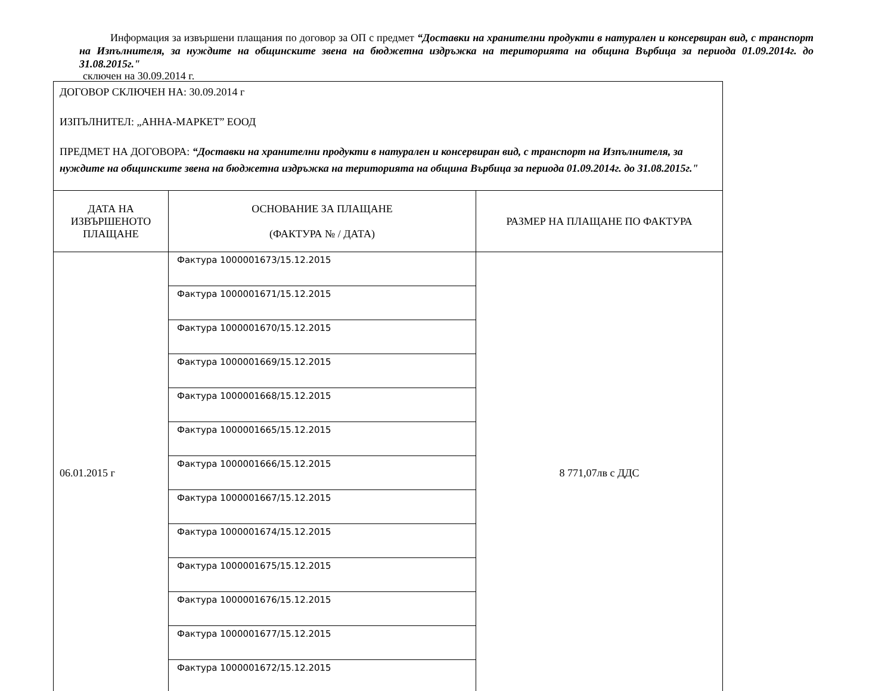Информация за извършени плащания по договор за ОП с предмет “Доставки на хранителни продукти в натурален и консервиран вид, с транспорт на Изпълнителя, за нуждите на общинските звена на бюджетна издръжка на територията на община Върбица за периода 01.09.2014г. до 31.08.2015г."
сключен на 30.09.2014 г.
| ДОГОВОР СКЛЮЧЕН НА: 30.09.2014 г ИЗПЪЛНИТЕЛ: „АННА-МАРКЕТ” ЕООД ПРЕДМЕТ НА ДОГОВОРА: “Доставки на хранителни продукти в натурален и консервиран вид, с транспорт на Изпълнителя, за нуждите на общинските звена на бюджетна издръжка на територията на община Върбица за периода 01.09.2014г. до 31.08.2015г." | | |
| ДАТА НА ИЗВЪРШЕНОТО ПЛАЩАНЕ | ОСНОВАНИЕ ЗА ПЛАЩАНЕ (ФАКТУРА № / ДАТА) | РАЗМЕР НА ПЛАЩАНЕ ПО ФАКТУРА |
| 06.01.2015 г | Фактура 1000001673/15.12.2015 | 8 771,07лв с ДДС |
| | Фактура 1000001671/15.12.2015 | |
| | Фактура 1000001670/15.12.2015 | |
| | Фактура 1000001669/15.12.2015 | |
| | Фактура 1000001668/15.12.2015 | |
| | Фактура 1000001665/15.12.2015 | |
| | Фактура 1000001666/15.12.2015 | |
| | Фактура 1000001667/15.12.2015 | |
| | Фактура 1000001674/15.12.2015 | |
| | Фактура 1000001675/15.12.2015 | |
| | Фактура 1000001676/15.12.2015 | |
| | Фактура 1000001677/15.12.2015 | |
| | Фактура 1000001672/15.12.2015 | |